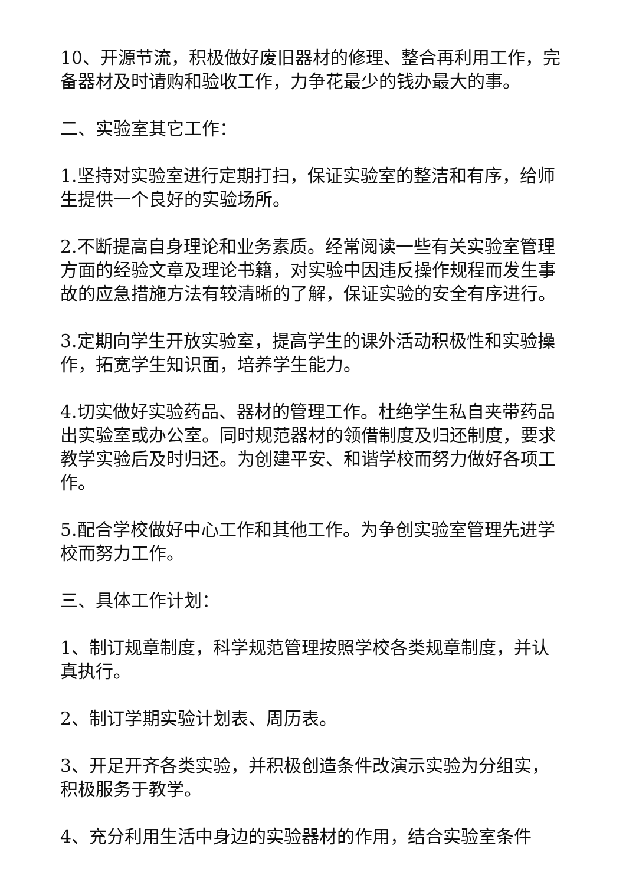10、开源节流，积极做好废旧器材的修理、整合再利用工作，完备器材及时请购和验收工作，力争花最少的钱办最大的事。
二、实验室其它工作：
1.坚持对实验室进行定期打扫，保证实验室的整洁和有序，给师生提供一个良好的实验场所。
2.不断提高自身理论和业务素质。经常阅读一些有关实验室管理方面的经验文章及理论书籍，对实验中因违反操作规程而发生事故的应急措施方法有较清晰的了解，保证实验的安全有序进行。
3.定期向学生开放实验室，提高学生的课外活动积极性和实验操作，拓宽学生知识面，培养学生能力。
4.切实做好实验药品、器材的管理工作。杜绝学生私自夹带药品出实验室或办公室。同时规范器材的领借制度及归还制度，要求教学实验后及时归还。为创建平安、和谐学校而努力做好各项工作。
5.配合学校做好中心工作和其他工作。为争创实验室管理先进学校而努力工作。
三、具体工作计划：
1、制订规章制度，科学规范管理按照学校各类规章制度，并认真执行。
2、制订学期实验计划表、周历表。
3、开足开齐各类实验，并积极创造条件改演示实验为分组实，积极服务于教学。
4、充分利用生活中身边的实验器材的作用，结合实验室条件